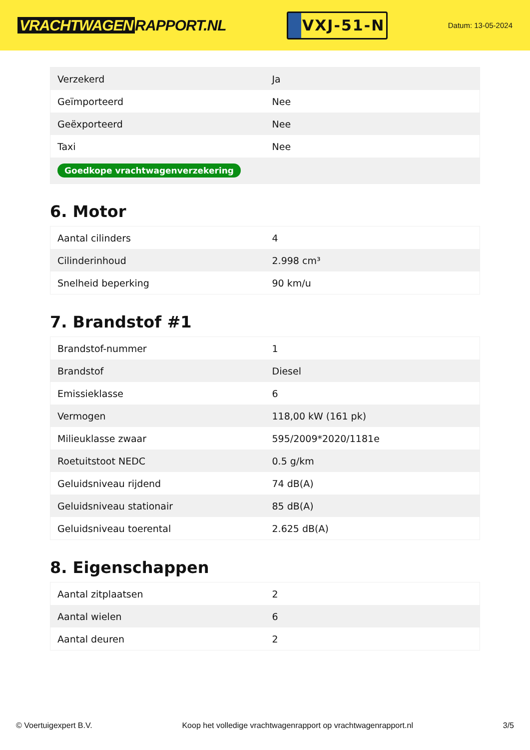VRACHTWAGEN RAPPORT.NL
VXJ-51-N
Datum: 13-05-2024
| Verzekerd | Ja |
| Geïmporteerd | Nee |
| Geëxporteerd | Nee |
| Taxi | Nee |
| Goedkope vrachtwagenverzekering | |
6. Motor
| Aantal cilinders | 4 |
| Cilinderinhoud | 2.998 cm³ |
| Snelheid beperking | 90 km/u |
7. Brandstof #1
| Brandstof-nummer | 1 |
| Brandstof | Diesel |
| Emissieklasse | 6 |
| Vermogen | 118,00 kW (161 pk) |
| Milieuklasse zwaar | 595/2009*2020/1181e |
| Roetuitstoot NEDC | 0.5 g/km |
| Geluidsniveau rijdend | 74 dB(A) |
| Geluidsniveau stationair | 85 dB(A) |
| Geluidsniveau toerental | 2.625 dB(A) |
8. Eigenschappen
| Aantal zitplaatsen | 2 |
| Aantal wielen | 6 |
| Aantal deuren | 2 |
© Voertuigexpert B.V. Koop het volledige vrachtwagenrapport op vrachtwagenrapport.nl 3/5